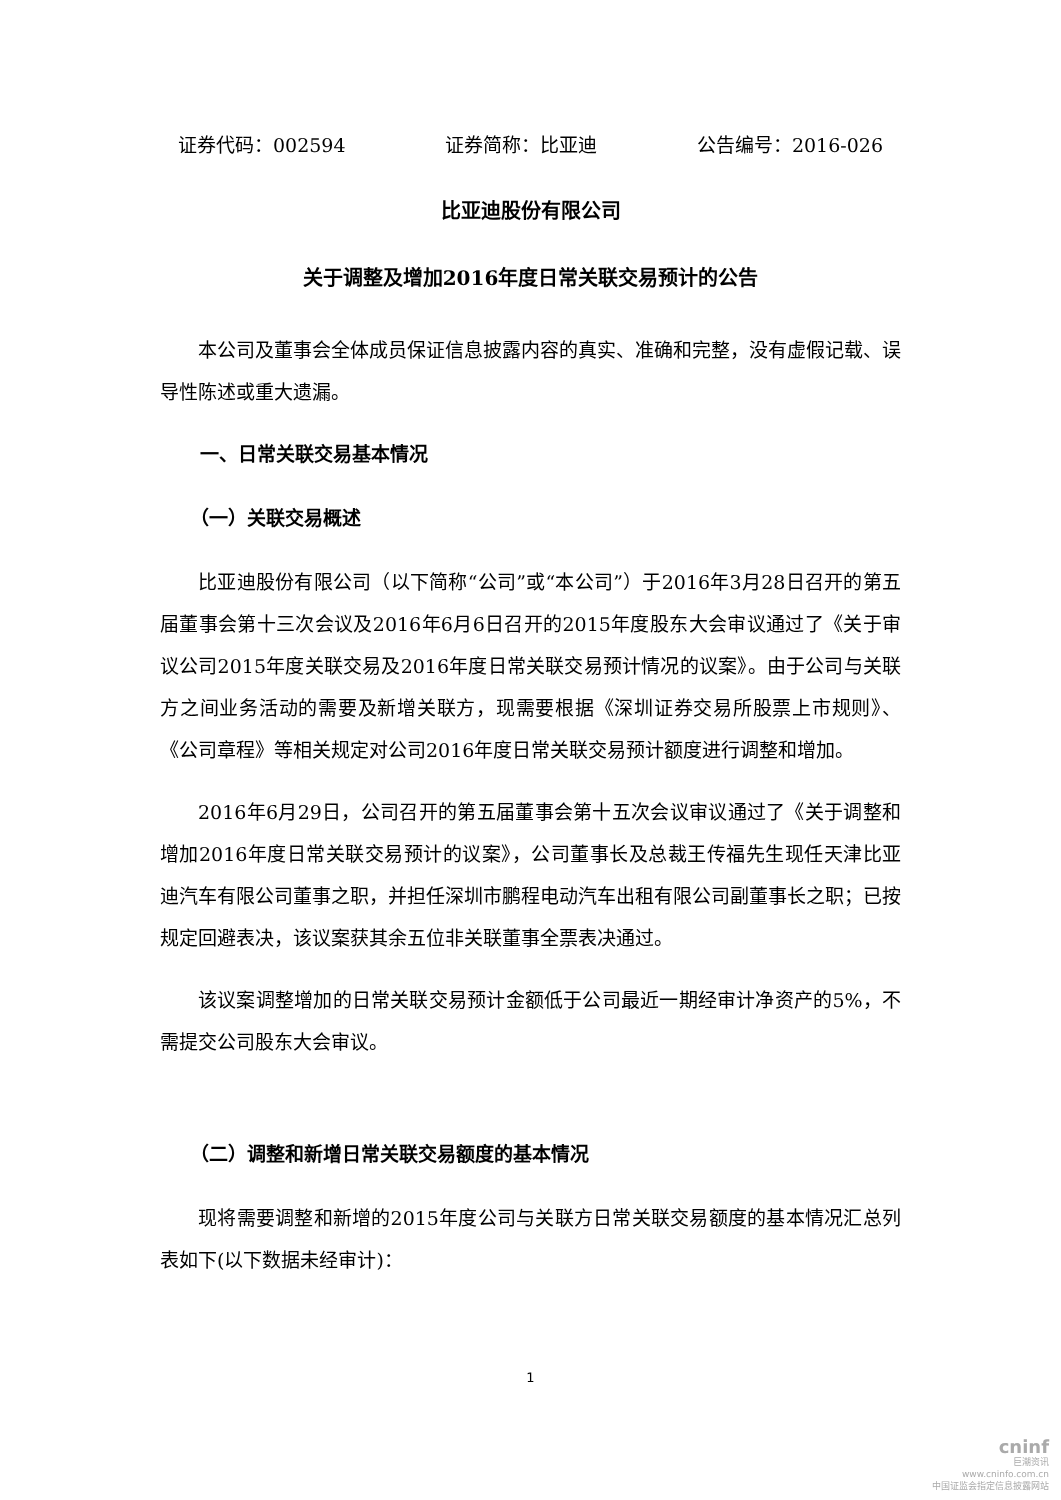证券代码：002594 证券简称：比亚迪 公告编号：2016-026
比亚迪股份有限公司
关于调整及增加2016年度日常关联交易预计的公告
本公司及董事会全体成员保证信息披露内容的真实、准确和完整，没有虚假记载、误导性陈述或重大遗漏。
一、日常关联交易基本情况
（一）关联交易概述
比亚迪股份有限公司（以下简称“公司”或“本公司”）于2016年3月28日召开的第五届董事会第十三次会议及2016年6月6日召开的2015年度股东大会审议通过了《关于审议公司2015年度关联交易及2016年度日常关联交易预计情况的议案》。由于公司与关联方之间业务活动的需要及新增关联方，现需要根据《深圳证券交易所股票上市规则》、《公司章程》等相关规定对公司2016年度日常关联交易预计额度进行调整和增加。
2016年6月29日，公司召开的第五届董事会第十五次会议审议通过了《关于调整和增加2016年度日常关联交易预计的议案》，公司董事长及总裁王传福先生现任天津比亚迪汽车有限公司董事之职，并担任深圳市鹏程电动汽车出租有限公司副董事长之职；已按规定回避表决，该议案获其余五位非关联董事全票表决通过。
该议案调整增加的日常关联交易预计金额低于公司最近一期经审计净资产的5%，不需提交公司股东大会审议。
（二）调整和新增日常关联交易额度的基本情况
现将需要调整和新增的2015年度公司与关联方日常关联交易额度的基本情况汇总列表如下(以下数据未经审计)：
1
cninf
巨潮资讯
www.cninfo.com.cn
中国证监会指定信息披露网站